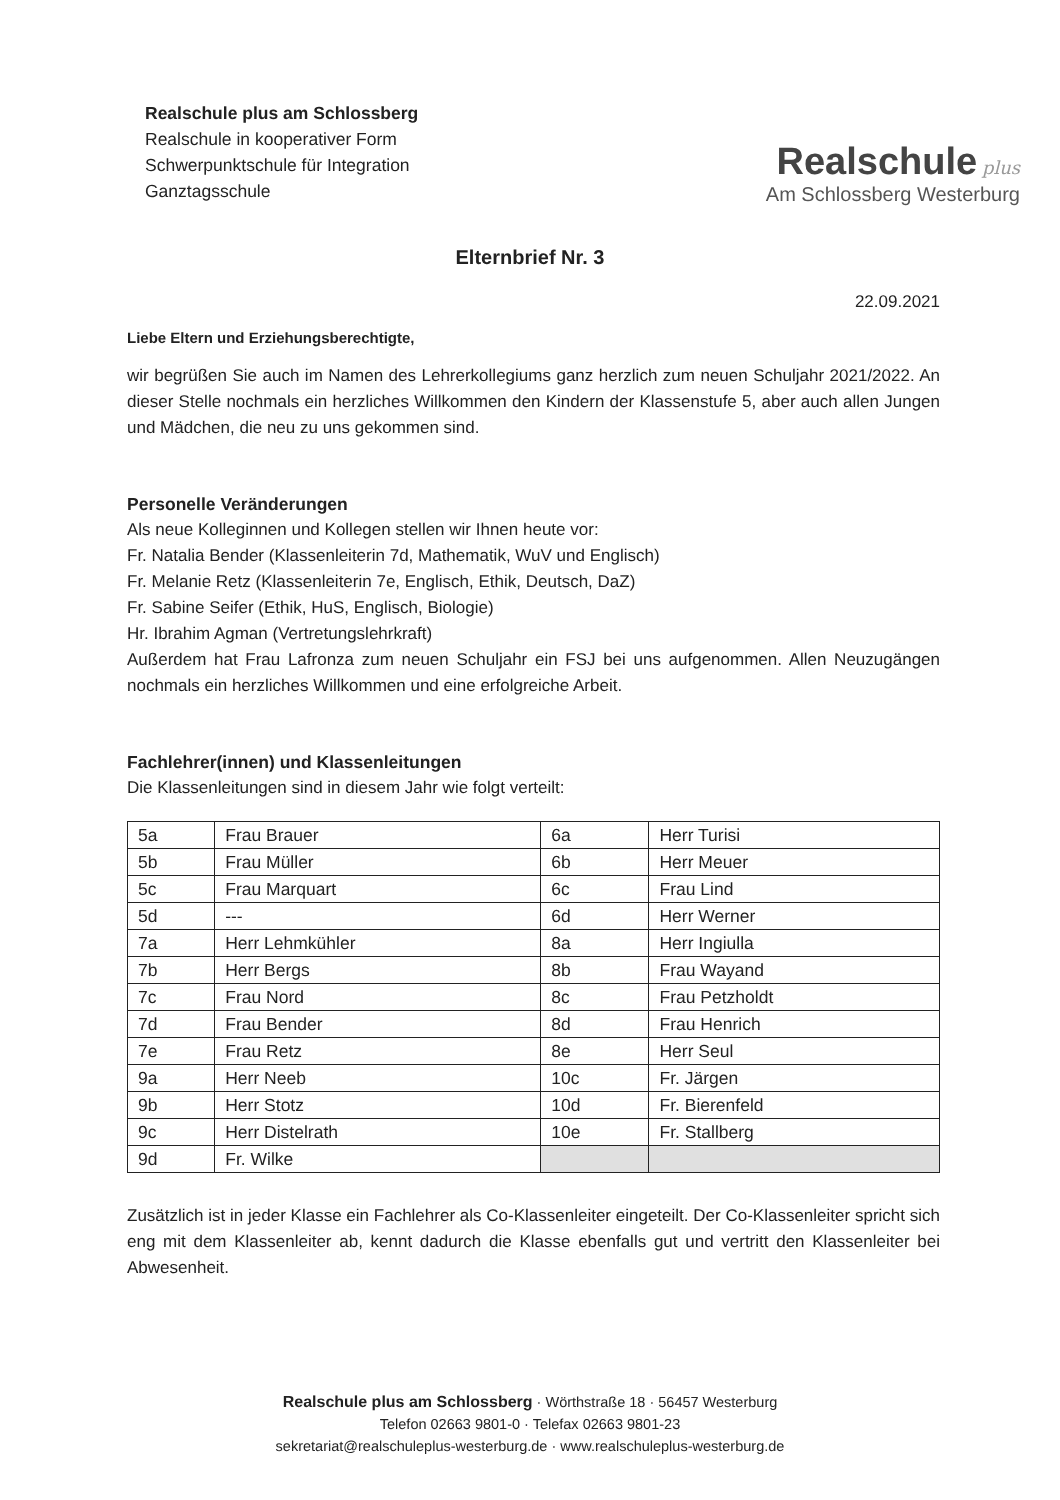Realschule plus am Schlossberg
Realschule in kooperativer Form
Schwerpunktschule für Integration
Ganztagsschule
Realschule plus
Am Schlossberg Westerburg
Elternbrief Nr. 3
22.09.2021
Liebe Eltern und Erziehungsberechtigte,
wir begrüßen Sie auch im Namen des Lehrerkollegiums ganz herzlich zum neuen Schuljahr 2021/2022. An dieser Stelle nochmals ein herzliches Willkommen den Kindern der Klassenstufe 5, aber auch allen Jungen und Mädchen, die neu zu uns gekommen sind.
Personelle Veränderungen
Als neue Kolleginnen und Kollegen stellen wir Ihnen heute vor:
Fr. Natalia Bender (Klassenleiterin 7d, Mathematik, WuV und Englisch)
Fr. Melanie Retz (Klassenleiterin 7e, Englisch, Ethik, Deutsch, DaZ)
Fr. Sabine Seifer (Ethik, HuS, Englisch, Biologie)
Hr. Ibrahim Agman (Vertretungslehrkraft)
Außerdem hat Frau Lafronza zum neuen Schuljahr ein FSJ bei uns aufgenommen. Allen Neuzugängen nochmals ein herzliches Willkommen und eine erfolgreiche Arbeit.
Fachlehrer(innen) und Klassenleitungen
Die Klassenleitungen sind in diesem Jahr wie folgt verteilt:
| 5a | Frau Brauer | 6a | Herr Turisi |
| 5b | Frau Müller | 6b | Herr Meuer |
| 5c | Frau Marquart | 6c | Frau Lind |
| 5d | --- | 6d | Herr Werner |
| 7a | Herr Lehmkühler | 8a | Herr Ingiulla |
| 7b | Herr Bergs | 8b | Frau Wayand |
| 7c | Frau Nord | 8c | Frau Petzholdt |
| 7d | Frau Bender | 8d | Frau Henrich |
| 7e | Frau Retz | 8e | Herr Seul |
| 9a | Herr Neeb | 10c | Fr. Järgen |
| 9b | Herr Stotz | 10d | Fr. Bierenfeld |
| 9c | Herr Distelrath | 10e | Fr. Stallberg |
| 9d | Fr. Wilke | | |
Zusätzlich ist in jeder Klasse ein Fachlehrer als Co-Klassenleiter eingeteilt. Der Co-Klassenleiter spricht sich eng mit dem Klassenleiter ab, kennt dadurch die Klasse ebenfalls gut und vertritt den Klassenleiter bei Abwesenheit.
Realschule plus am Schlossberg · Wörthstraße 18 · 56457 Westerburg
Telefon 02663 9801-0 · Telefax 02663 9801-23
sekretariat@realschuleplus-westerburg.de · www.realschuleplus-westerburg.de